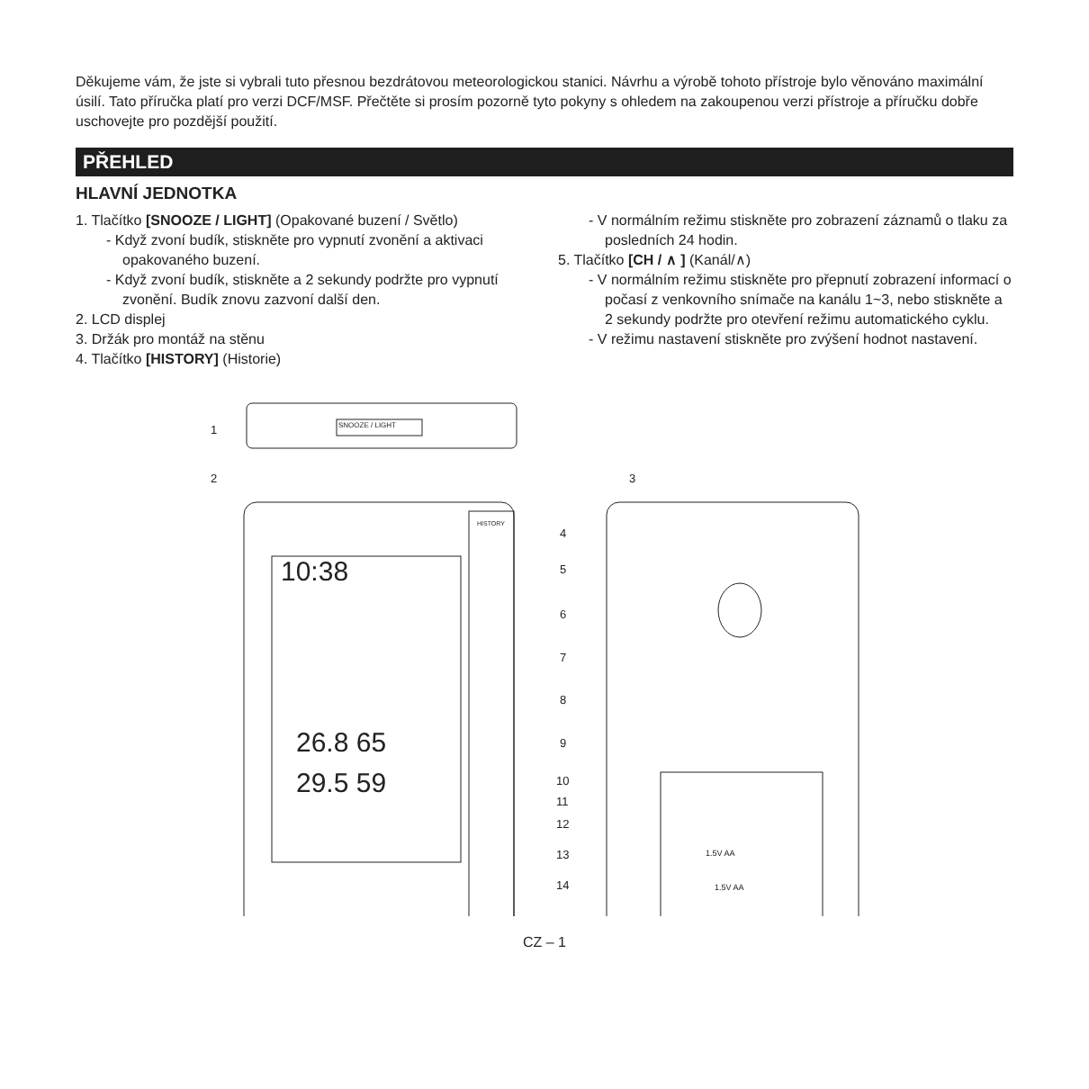Děkujeme vám, že jste si vybrali tuto přesnou bezdrátovou meteorologickou stanici. Návrhu a výrobě tohoto přístroje bylo věnováno maximální úsilí. Tato příručka platí pro verzi DCF/MSF. Přečtěte si prosím pozorně tyto pokyny s ohledem na zakoupenou verzi přístroje a příručku dobře uschovejte pro pozdější použití.
PŘEHLED
HLAVNÍ JEDNOTKA
1. Tlačítko [SNOOZE / LIGHT] (Opakované buzení / Světlo)
- Když zvoní budík, stiskněte pro vypnutí zvonění a aktivaci opakovaného buzení.
- Když zvoní budík, stiskněte a 2 sekundy podržte pro vypnutí zvonění. Budík znovu zazvoní další den.
2. LCD displej
3. Držák pro montáž na stěnu
4. Tlačítko [HISTORY] (Historie)
- V normálním režimu stiskněte pro zobrazení záznamů o tlaku za posledních 24 hodin.
5. Tlačítko [CH / ∧ ] (Kanál/∧)
- V normálním režimu stiskněte pro přepnutí zobrazení informací o počasí z venkovního snímače na kanálu 1~3, nebo stiskněte a 2 sekundy podržte pro otevření režimu automatického cyklu.
- V režimu nastavení stiskněte pro zvýšení hodnot nastavení.
1 SNOOZE / LIGHT
2 3
HISTORY
4
5
6
7
8
9
10
11
12
13
14
10:38
26.8 65
29.5 59
1.5V AA
1.5V AA
CZ – 1